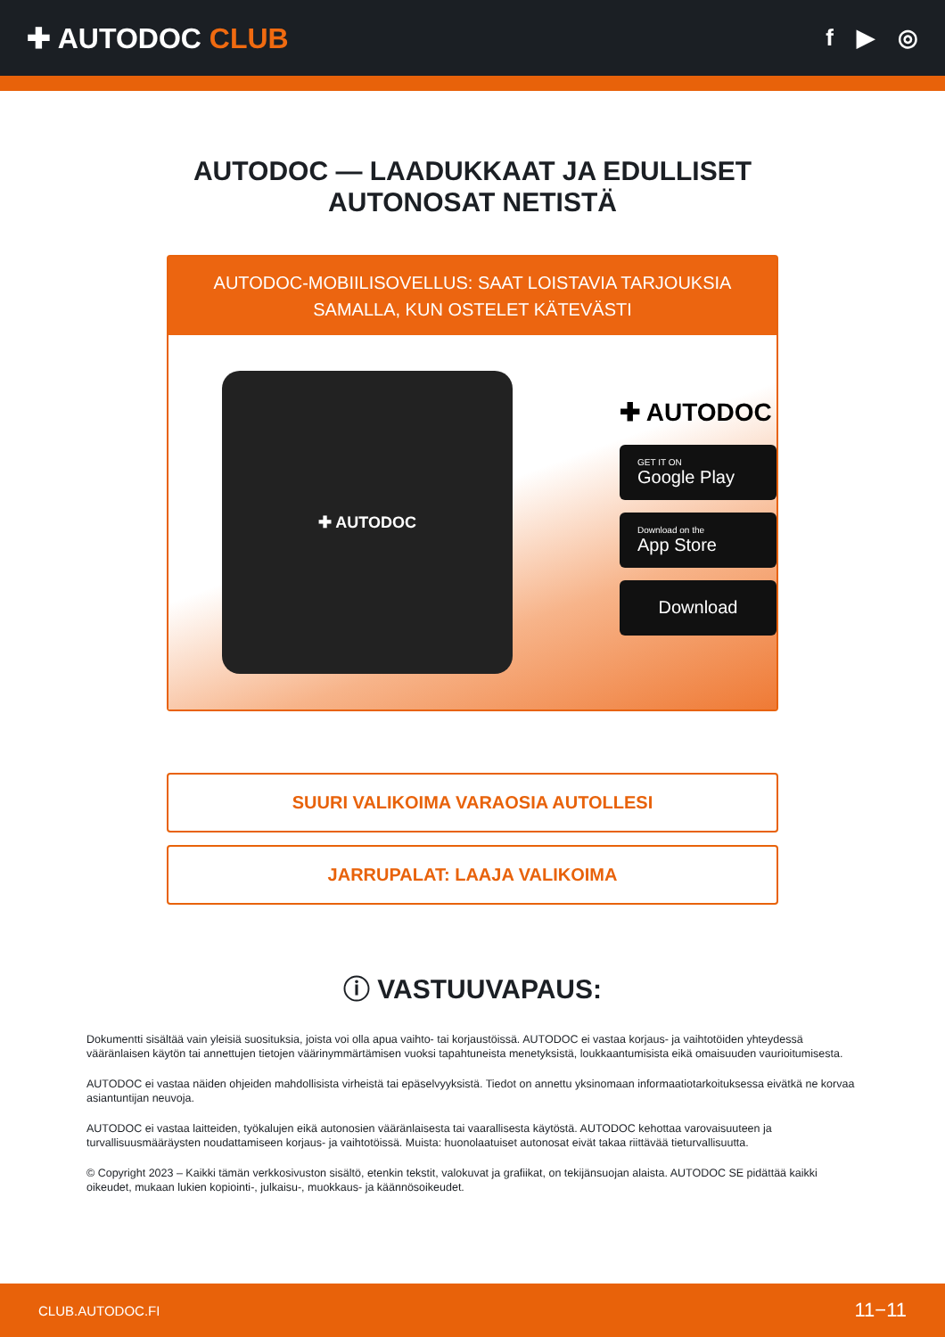✚ AUTODOC CLUB
f ▶ ◎
AUTODOC — LAADUKKAAT JA EDULLISET
AUTONOSAT NETISTÄ
AUTODOC-MOBIILISOVELLUS: SAAT LOISTAVIA TARJOUKSIA SAMALLA, KUN OSTELET KÄTEVÄSTI
✚ AUTODOC
✚ AUTODOC
GET IT ON
Google Play
Download on the
App Store
Download
SUURI VALIKOIMA VARAOSIA AUTOLLESI
JARRUPALAT: LAAJA VALIKOIMA
ⓘ VASTUUVAPAUS:
Dokumentti sisältää vain yleisiä suosituksia, joista voi olla apua vaihto- tai korjaustöissä. AUTODOC ei vastaa korjaus- ja vaihtotöiden yhteydessä vääränlaisen käytön tai annettujen tietojen väärinymmärtämisen vuoksi tapahtuneista menetyksistä, loukkaantumisista eikä omaisuuden vaurioitumisesta.
AUTODOC ei vastaa näiden ohjeiden mahdollisista virheistä tai epäselvyyksistä. Tiedot on annettu yksinomaan informaatiotarkoituksessa eivätkä ne korvaa asiantuntijan neuvoja.
AUTODOC ei vastaa laitteiden, työkalujen eikä autonosien vääränlaisesta tai vaarallisesta käytöstä. AUTODOC kehottaa varovaisuuteen ja turvallisuusmääräysten noudattamiseen korjaus- ja vaihtotöissä. Muista: huonolaatuiset autonosat eivät takaa riittävää tieturvallisuutta.
© Copyright 2023 – Kaikki tämän verkkosivuston sisältö, etenkin tekstit, valokuvat ja grafiikat, on tekijänsuojan alaista. AUTODOC SE pidättää kaikki oikeudet, mukaan lukien kopiointi-, julkaisu-, muokkaus- ja käännösoikeudet.
CLUB.AUTODOC.FI 11−11